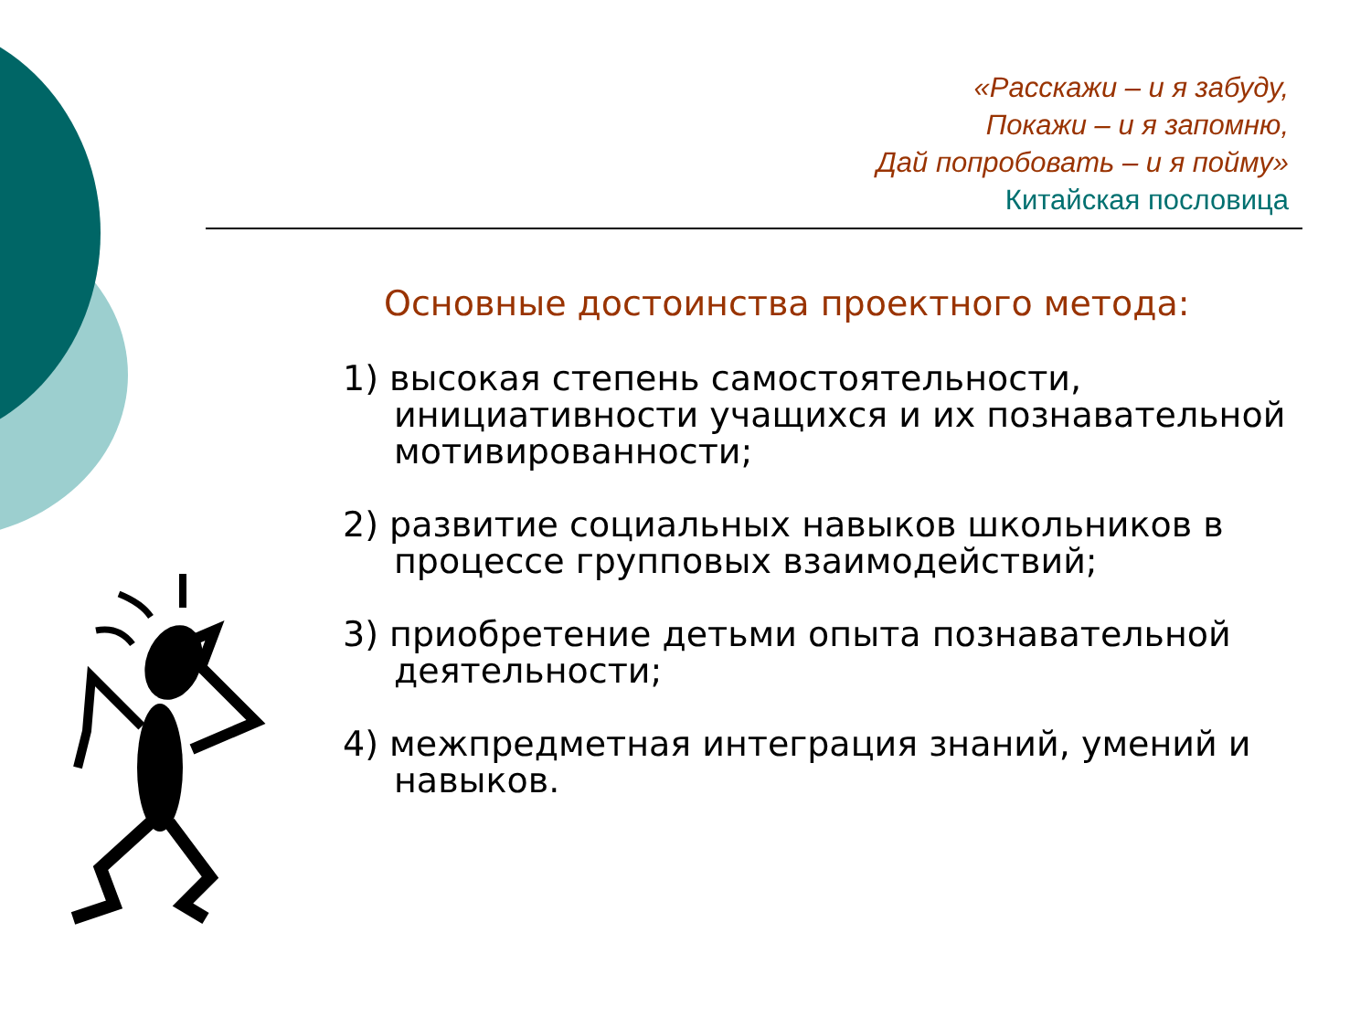«Расскажи – и я забуду,
Покажи – и я запомню,
Дай попробовать – и я пойму»
Китайская пословица
Основные достоинства проектного метода:
1) высокая степень самостоятельности, инициативности учащихся и их познавательной мотивированности;
2) развитие социальных навыков школьников в процессе групповых взаимодействий;
3) приобретение детьми опыта познавательной деятельности;
4) межпредметная интеграция знаний, умений и навыков.